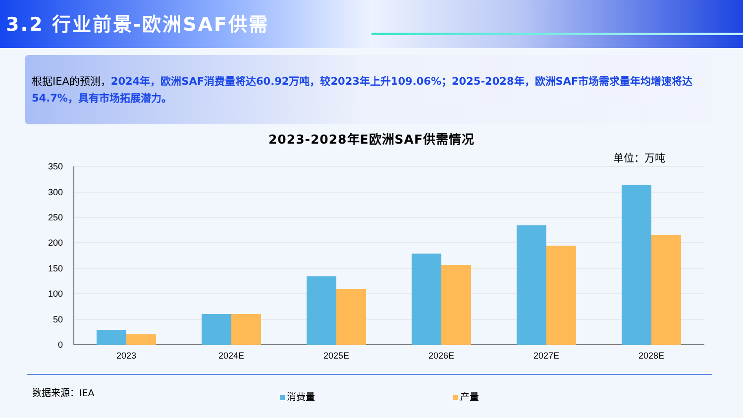3.2 行业前景-欧洲SAF供需
根据IEA的预测，2024年，欧洲SAF消费量将达60.92万吨，较2023年上升109.06%；2025-2028年，欧洲SAF市场需求量年均增速将达54.7%，具有市场拓展潜力。
2023-2028年E欧洲SAF供需情况
单位：万吨
350
300
250
200
150
100
50
0
2023
2024E
2025E
2026E
2027E
2028E
数据来源：IEA 消费量 产量